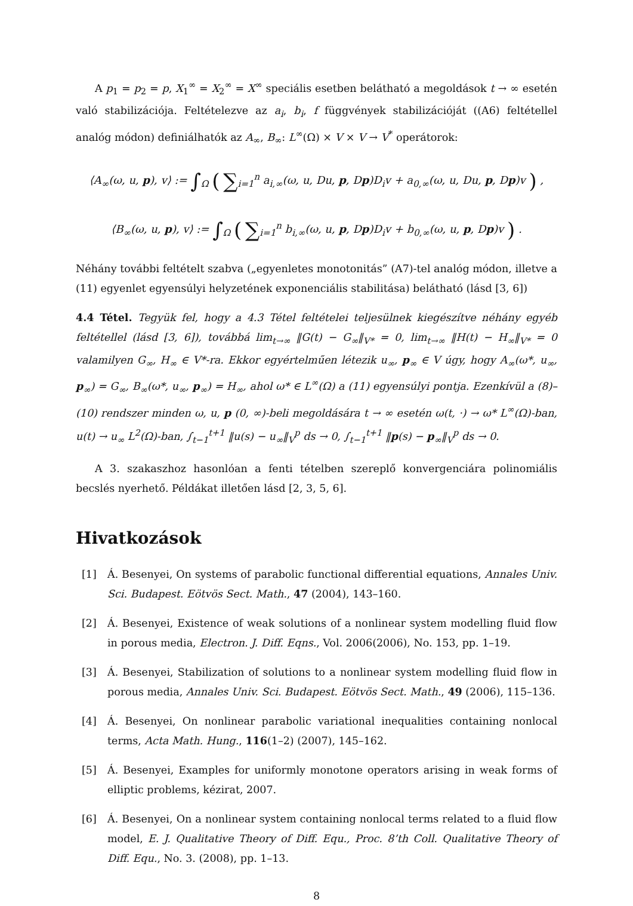A p<sub>1</sub> = p<sub>2</sub> = p, X<sub>1</sub><sup>∞</sup> = X<sub>2</sub><sup>∞</sup> = X<sup>∞</sup> speciális esetben belátható a megoldások t → ∞ esetén való stabilizációja. Feltételezve az a<sub>i</sub>, b<sub>i</sub>, f függvények stabilizációját ((A6) feltétellel analóg módon) definiálhatók az A<sub>∞</sub>, B<sub>∞</sub>: L<sup>∞</sup>(Ω) × V × V → V<sup>*</sup> operátorok:
⟨A<sub>∞</sub>(ω, u, p), v⟩ := ∫<sub>Ω</sub> ( ∑<sub>i=1</sub><sup>n</sup> a<sub>i,∞</sub>(ω, u, Du, p, Dp)D<sub>i</sub>v + a<sub>0,∞</sub>(ω, u, Du, p, Dp)v ) ,
⟨B<sub>∞</sub>(ω, u, p), v⟩ := ∫<sub>Ω</sub> ( ∑<sub>i=1</sub><sup>n</sup> b<sub>i,∞</sub>(ω, u, p, Dp)D<sub>i</sub>v + b<sub>0,∞</sub>(ω, u, p, Dp)v ) .
Néhány további feltételt szabva („egyenletes monotonitás” (A7)-tel analóg módon, illetve a (11) egyenlet egyensúlyi helyzetének exponenciális stabilitása) belátható (lásd [3, 6])
4.4 Tétel. Tegyük fel, hogy a 4.3 Tétel feltételei teljesülnek kiegészítve néhány egyéb feltétellel (lásd [3, 6]), továbbá lim<sub>t→∞</sub> ‖G(t) − G<sub>∞</sub>‖<sub>V*</sub> = 0, lim<sub>t→∞</sub> ‖H(t) − H<sub>∞</sub>‖<sub>V*</sub> = 0 valamilyen G<sub>∞</sub>, H<sub>∞</sub> ∈ V*-ra. Ekkor egyértelműen létezik u<sub>∞</sub>, p<sub>∞</sub> ∈ V úgy, hogy A<sub>∞</sub>(ω*, u<sub>∞</sub>, p<sub>∞</sub>) = G<sub>∞</sub>, B<sub>∞</sub>(ω*, u<sub>∞</sub>, p<sub>∞</sub>) = H<sub>∞</sub>, ahol ω* ∈ L<sup>∞</sup>(Ω) a (11) egyensúlyi pontja. Ezenkívül a (8)–(10) rendszer minden ω, u, p (0, ∞)-beli megoldására t → ∞ esetén ω(t, ·) → ω* L<sup>∞</sup>(Ω)-ban, u(t) → u<sub>∞</sub> L<sup>2</sup>(Ω)-ban, ∫<sub>t−1</sub><sup>t+1</sup> ‖u(s) − u<sub>∞</sub>‖<sub>V</sub><sup>p</sup> ds → 0, ∫<sub>t−1</sub><sup>t+1</sup> ‖p(s) − p<sub>∞</sub>‖<sub>V</sub><sup>p</sup> ds → 0.
A 3. szakaszhoz hasonlóan a fenti tételben szereplő konvergenciára polinomiális becslés nyerhető. Példákat illetően lásd [2, 3, 5, 6].
Hivatkozások
[1] Á. Besenyei, On systems of parabolic functional differential equations, Annales Univ. Sci. Budapest. Eötvös Sect. Math., 47 (2004), 143–160.
[2] Á. Besenyei, Existence of weak solutions of a nonlinear system modelling fluid flow in porous media, Electron. J. Diff. Eqns., Vol. 2006(2006), No. 153, pp. 1–19.
[3] Á. Besenyei, Stabilization of solutions to a nonlinear system modelling fluid flow in porous media, Annales Univ. Sci. Budapest. Eötvös Sect. Math., 49 (2006), 115–136.
[4] Á. Besenyei, On nonlinear parabolic variational inequalities containing nonlocal terms, Acta Math. Hung., 116(1–2) (2007), 145–162.
[5] Á. Besenyei, Examples for uniformly monotone operators arising in weak forms of elliptic problems, kézirat, 2007.
[6] Á. Besenyei, On a nonlinear system containing nonlocal terms related to a fluid flow model, E. J. Qualitative Theory of Diff. Equ., Proc. 8’th Coll. Qualitative Theory of Diff. Equ., No. 3. (2008), pp. 1–13.
8